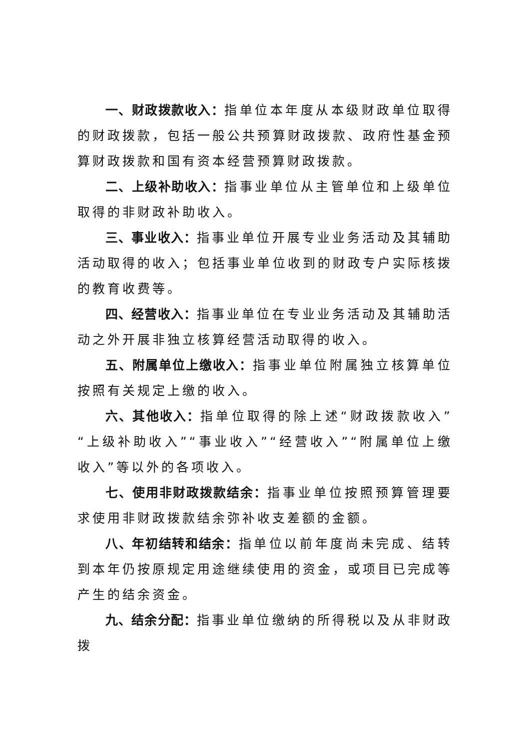一、财政拨款收入：指单位本年度从本级财政单位取得的财政拨款，包括一般公共预算财政拨款、政府性基金预算财政拨款和国有资本经营预算财政拨款。
二、上级补助收入：指事业单位从主管单位和上级单位取得的非财政补助收入。
三、事业收入：指事业单位开展专业业务活动及其辅助活动取得的收入；包括事业单位收到的财政专户实际核拨的教育收费等。
四、经营收入：指事业单位在专业业务活动及其辅助活动之外开展非独立核算经营活动取得的收入。
五、附属单位上缴收入：指事业单位附属独立核算单位按照有关规定上缴的收入。
六、其他收入：指单位取得的除上述“财政拨款收入”“上级补助收入”“事业收入”“经营收入”“附属单位上缴收入”等以外的各项收入。
七、使用非财政拨款结余：指事业单位按照预算管理要求使用非财政拨款结余弥补收支差额的金额。
八、年初结转和结余：指单位以前年度尚未完成、结转到本年仍按原规定用途继续使用的资金，或项目已完成等产生的结余资金。
九、结余分配：指事业单位缴纳的所得税以及从非财政拨